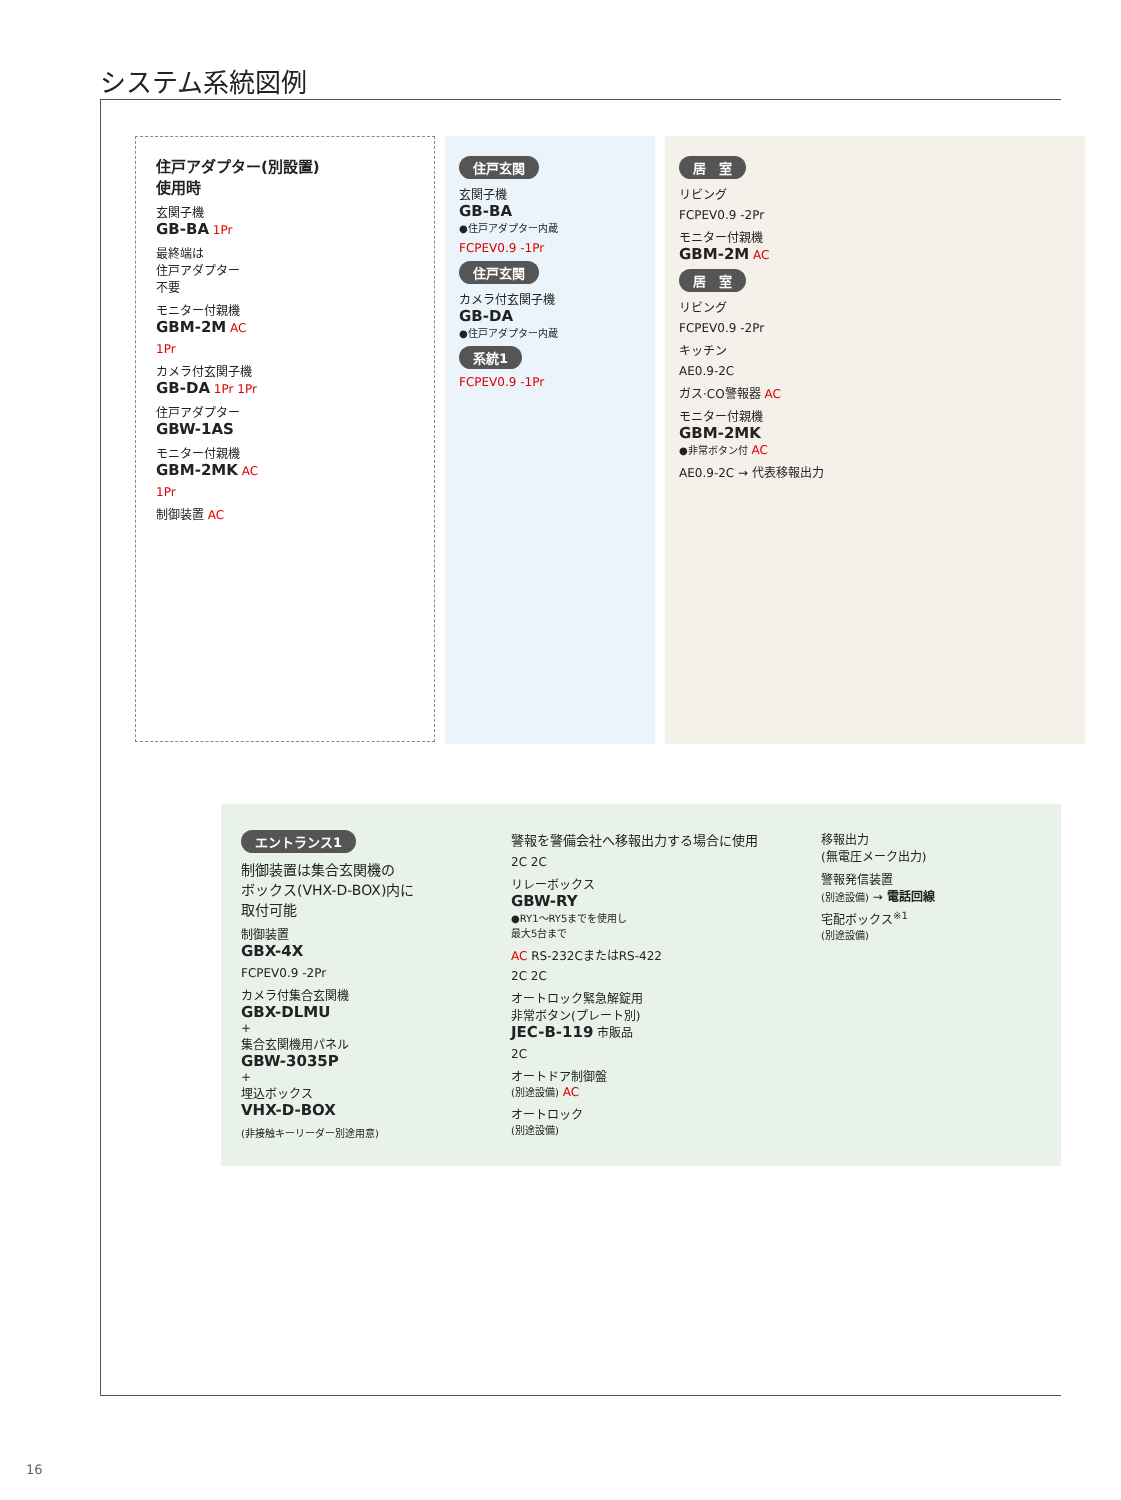システム系統図例
住戸アダプター(別設置)
使用時
玄関子機
GB-BA 1Pr
最終端は
住戸アダプター
不要
モニター付親機
GBM-2M AC
1Pr
カメラ付玄関子機
GB-DA 1Pr 1Pr
住戸アダプター
GBW-1AS
モニター付親機
GBM-2MK AC
1Pr
制御装置 AC
住戸玄関
玄関子機
GB-BA
●住戸アダプター内蔵
FCPEV0.9 -1Pr
住戸玄関
カメラ付玄関子機
GB-DA
●住戸アダプター内蔵
系統1
FCPEV0.9 -1Pr
居　室
リビング
FCPEV0.9 -2Pr
モニター付親機
GBM-2M AC
居　室
リビング
FCPEV0.9 -2Pr
キッチン
AE0.9-2C
ガス·CO警報器 AC
モニター付親機
GBM-2MK
●非常ボタン付 AC
AE0.9-2C → 代表移報出力
エントランス1
制御装置は集合玄関機の
ボックス(VHX-D-BOX)内に
取付可能
制御装置
GBX-4X
FCPEV0.9 -2Pr
カメラ付集合玄関機
GBX-DLMU
+
集合玄関機用パネル
GBW-3035P
+
埋込ボックス
VHX-D-BOX
(非接触キーリーダー別途用意)
警報を警備会社へ移報出力する場合に使用
2C 2C
リレーボックス
GBW-RY
●RY1～RY5までを使用し
最大5台まで
AC RS-232CまたはRS-422
2C 2C
オートロック緊急解錠用
非常ボタン(プレート別)
JEC-B-119 市販品
2C
オートドア制御盤
(別途設備) AC
オートロック
(別途設備)
移報出力
(無電圧メーク出力)
警報発信装置
(別途設備) → 電話回線
宅配ボックス<sup>※1</sup>
(別途設備)
16